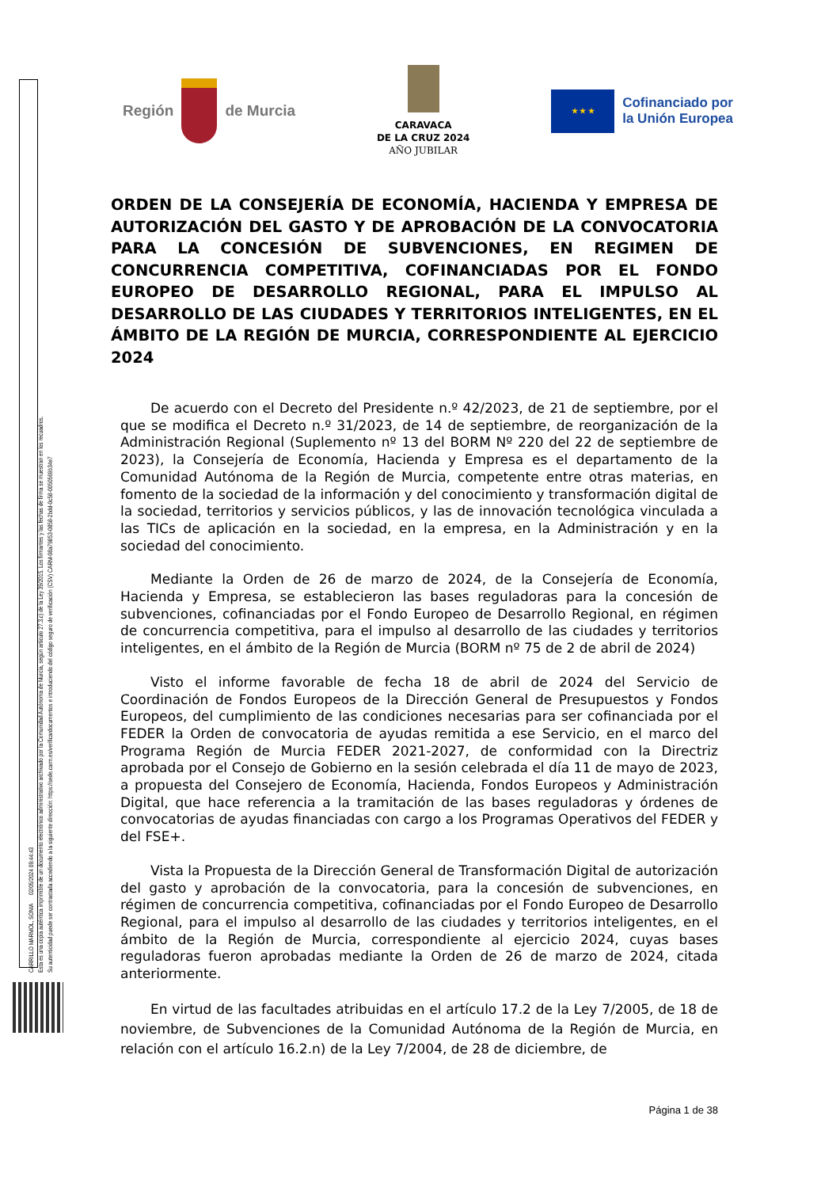CARRILLO MARMOL, SONIA 02/05/2024 09:44:43
Esta es una copia auténtica imprimible de un documento electrónico administrativo archivado por la Comunidad Autónoma de Murcia, según artículo 27.3.c) de la Ley 39/2015. Los firmantes y las fechas de firma se muestran en los recuadros.
Su autenticidad puede ser contrastada accediendo a la siguiente dirección: https://sede.carm.es/verificardocumentos e introduciendo del código seguro de verificación (CSV) CARM-08a79853-0858-2bdd-0c58-0050569b34e7
Región de Murcia
CARAVACA
DE LA CRUZ 2024
AÑO JUBILAR
★ ★ ★
Cofinanciado por
la Unión Europea
ORDEN DE LA CONSEJERÍA DE ECONOMÍA, HACIENDA Y EMPRESA DE AUTORIZACIÓN DEL GASTO Y DE APROBACIÓN DE LA CONVOCATORIA PARA LA CONCESIÓN DE SUBVENCIONES, EN REGIMEN DE CONCURRENCIA COMPETITIVA, COFINANCIADAS POR EL FONDO EUROPEO DE DESARROLLO REGIONAL, PARA EL IMPULSO AL DESARROLLO DE LAS CIUDADES Y TERRITORIOS INTELIGENTES, EN EL ÁMBITO DE LA REGIÓN DE MURCIA, CORRESPONDIENTE AL EJERCICIO 2024
De acuerdo con el Decreto del Presidente n.º 42/2023, de 21 de septiembre, por el que se modifica el Decreto n.º 31/2023, de 14 de septiembre, de reorganización de la Administración Regional (Suplemento nº 13 del BORM Nº 220 del 22 de septiembre de 2023), la Consejería de Economía, Hacienda y Empresa es el departamento de la Comunidad Autónoma de la Región de Murcia, competente entre otras materias, en fomento de la sociedad de la información y del conocimiento y transformación digital de la sociedad, territorios y servicios públicos, y las de innovación tecnológica vinculada a las TICs de aplicación en la sociedad, en la empresa, en la Administración y en la sociedad del conocimiento.
Mediante la Orden de 26 de marzo de 2024, de la Consejería de Economía, Hacienda y Empresa, se establecieron las bases reguladoras para la concesión de subvenciones, cofinanciadas por el Fondo Europeo de Desarrollo Regional, en régimen de concurrencia competitiva, para el impulso al desarrollo de las ciudades y territorios inteligentes, en el ámbito de la Región de Murcia (BORM nº 75 de 2 de abril de 2024)
Visto el informe favorable de fecha 18 de abril de 2024 del Servicio de Coordinación de Fondos Europeos de la Dirección General de Presupuestos y Fondos Europeos, del cumplimiento de las condiciones necesarias para ser cofinanciada por el FEDER la Orden de convocatoria de ayudas remitida a ese Servicio, en el marco del Programa Región de Murcia FEDER 2021-2027, de conformidad con la Directriz aprobada por el Consejo de Gobierno en la sesión celebrada el día 11 de mayo de 2023, a propuesta del Consejero de Economía, Hacienda, Fondos Europeos y Administración Digital, que hace referencia a la tramitación de las bases reguladoras y órdenes de convocatorias de ayudas financiadas con cargo a los Programas Operativos del FEDER y del FSE+.
Vista la Propuesta de la Dirección General de Transformación Digital de autorización del gasto y aprobación de la convocatoria, para la concesión de subvenciones, en régimen de concurrencia competitiva, cofinanciadas por el Fondo Europeo de Desarrollo Regional, para el impulso al desarrollo de las ciudades y territorios inteligentes, en el ámbito de la Región de Murcia, correspondiente al ejercicio 2024, cuyas bases reguladoras fueron aprobadas mediante la Orden de 26 de marzo de 2024, citada anteriormente.
En virtud de las facultades atribuidas en el artículo 17.2 de la Ley 7/2005, de 18 de noviembre, de Subvenciones de la Comunidad Autónoma de la Región de Murcia, en relación con el artículo 16.2.n) de la Ley 7/2004, de 28 de diciembre, de
Página 1 de 38